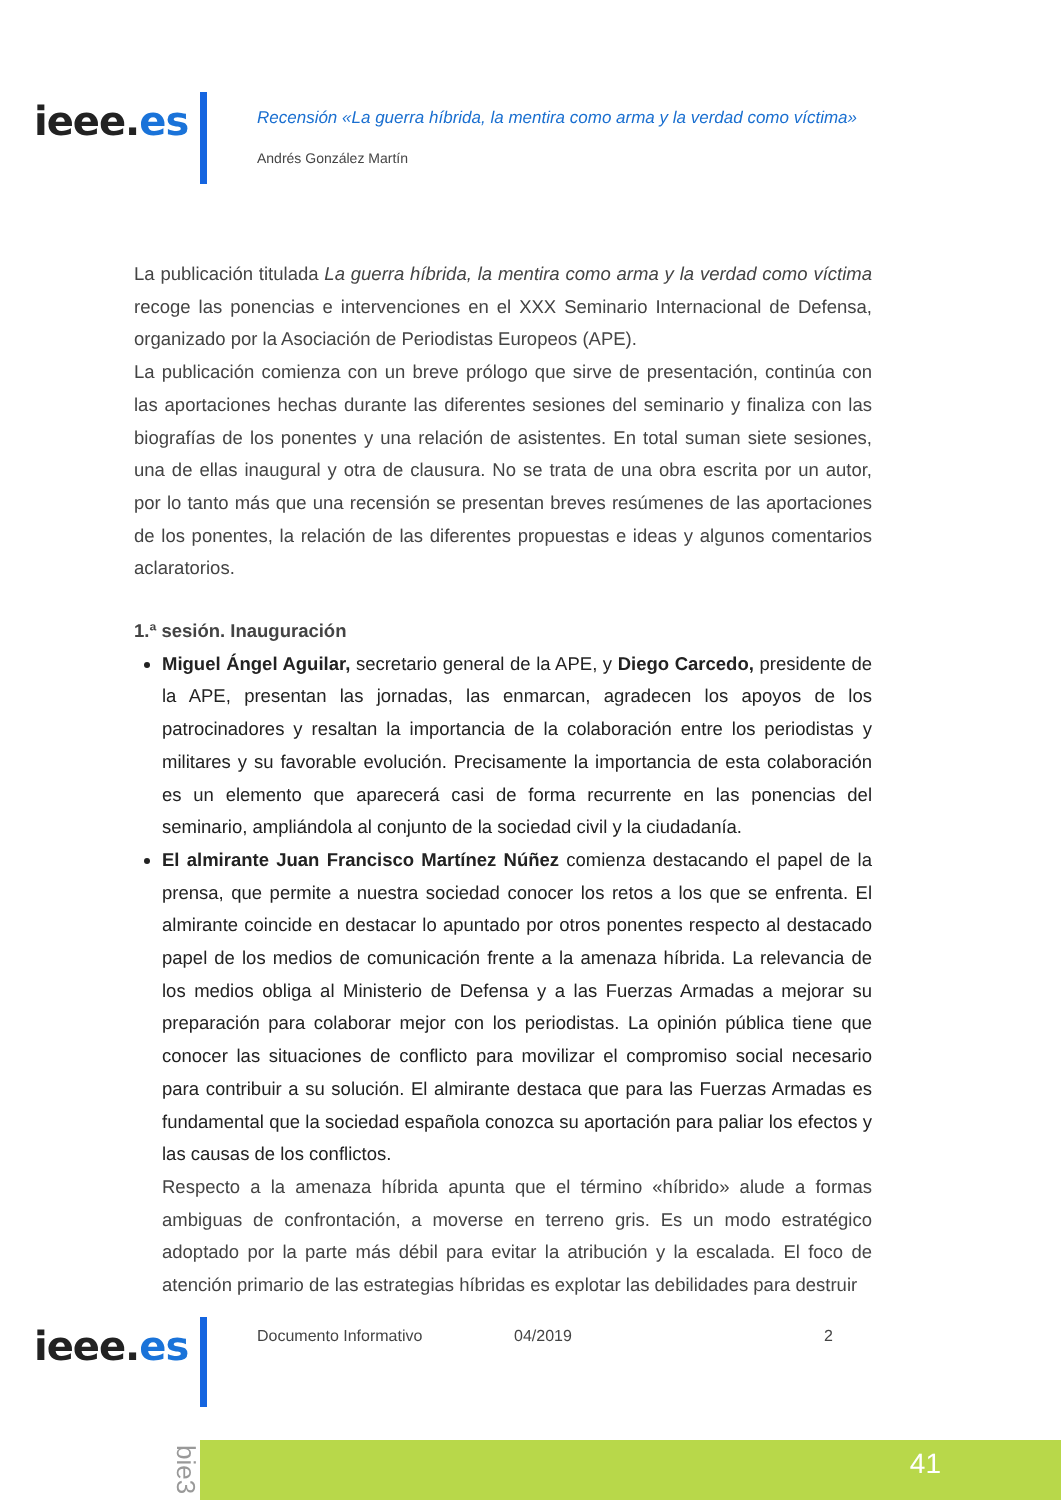ieee.es
Recensión «La guerra híbrida, la mentira como arma y la verdad como víctima»
Andrés González Martín
La publicación titulada La guerra híbrida, la mentira como arma y la verdad como víctima recoge las ponencias e intervenciones en el XXX Seminario Internacional de Defensa, organizado por la Asociación de Periodistas Europeos (APE).
La publicación comienza con un breve prólogo que sirve de presentación, continúa con las aportaciones hechas durante las diferentes sesiones del seminario y finaliza con las biografías de los ponentes y una relación de asistentes. En total suman siete sesiones, una de ellas inaugural y otra de clausura. No se trata de una obra escrita por un autor, por lo tanto más que una recensión se presentan breves resúmenes de las aportaciones de los ponentes, la relación de las diferentes propuestas e ideas y algunos comentarios aclaratorios.
1.ª sesión. Inauguración
Miguel Ángel Aguilar, secretario general de la APE, y Diego Carcedo, presidente de la APE, presentan las jornadas, las enmarcan, agradecen los apoyos de los patrocinadores y resaltan la importancia de la colaboración entre los periodistas y militares y su favorable evolución. Precisamente la importancia de esta colaboración es un elemento que aparecerá casi de forma recurrente en las ponencias del seminario, ampliándola al conjunto de la sociedad civil y la ciudadanía.
El almirante Juan Francisco Martínez Núñez comienza destacando el papel de la prensa, que permite a nuestra sociedad conocer los retos a los que se enfrenta. El almirante coincide en destacar lo apuntado por otros ponentes respecto al destacado papel de los medios de comunicación frente a la amenaza híbrida. La relevancia de los medios obliga al Ministerio de Defensa y a las Fuerzas Armadas a mejorar su preparación para colaborar mejor con los periodistas. La opinión pública tiene que conocer las situaciones de conflicto para movilizar el compromiso social necesario para contribuir a su solución. El almirante destaca que para las Fuerzas Armadas es fundamental que la sociedad española conozca su aportación para paliar los efectos y las causas de los conflictos.
Respecto a la amenaza híbrida apunta que el término «híbrido» alude a formas ambiguas de confrontación, a moverse en terreno gris. Es un modo estratégico adoptado por la parte más débil para evitar la atribución y la escalada. El foco de atención primario de las estrategias híbridas es explotar las debilidades para destruir
ieee.es Documento Informativo 04/2019 2
bie3
41